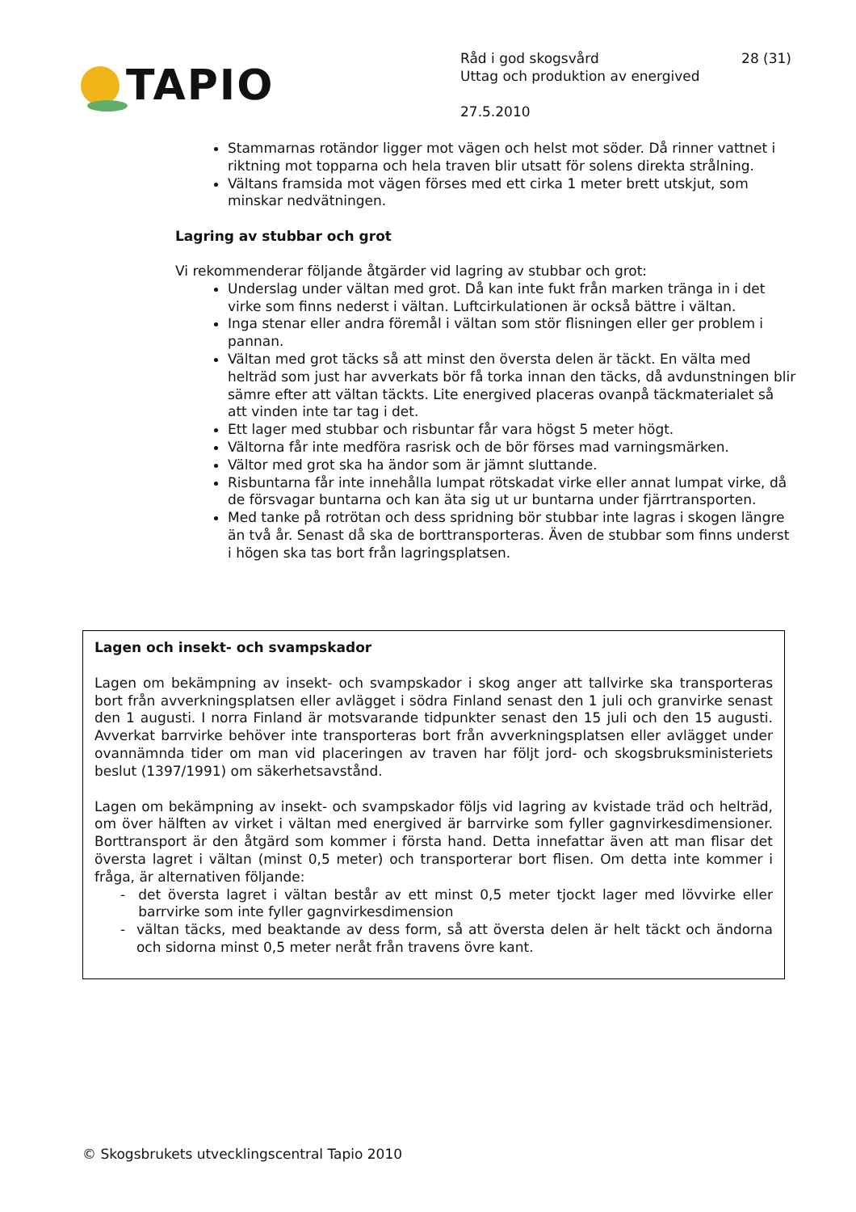TAPIO
Råd i god skogsvård 28 (31)
Uttag och produktion av energived
27.5.2010
Stammarnas rotändor ligger mot vägen och helst mot söder. Då rinner vattnet i riktning mot topparna och hela traven blir utsatt för solens direkta strålning.
Vältans framsida mot vägen förses med ett cirka 1 meter brett utskjut, som minskar nedvätningen.
Lagring av stubbar och grot
Vi rekommenderar följande åtgärder vid lagring av stubbar och grot:
Underslag under vältan med grot. Då kan inte fukt från marken tränga in i det virke som finns nederst i vältan. Luftcirkulationen är också bättre i vältan.
Inga stenar eller andra föremål i vältan som stör flisningen eller ger problem i pannan.
Vältan med grot täcks så att minst den översta delen är täckt. En välta med helträd som just har avverkats bör få torka innan den täcks, då avdunstningen blir sämre efter att vältan täckts. Lite energived placeras ovanpå täckmaterialet så att vinden inte tar tag i det.
Ett lager med stubbar och risbuntar får vara högst 5 meter högt.
Vältorna får inte medföra rasrisk och de bör förses mad varningsmärken.
Vältor med grot ska ha ändor som är jämnt sluttande.
Risbuntarna får inte innehålla lumpat rötskadat virke eller annat lumpat virke, då de försvagar buntarna och kan äta sig ut ur buntarna under fjärrtransporten.
Med tanke på rotrötan och dess spridning bör stubbar inte lagras i skogen längre än två år. Senast då ska de borttransporteras. Även de stubbar som finns underst i högen ska tas bort från lagringsplatsen.
Lagen och insekt- och svampskador
Lagen om bekämpning av insekt- och svampskador i skog anger att tallvirke ska transporteras bort från avverkningsplatsen eller avlägget i södra Finland senast den 1 juli och granvirke senast den 1 augusti. I norra Finland är motsvarande tidpunkter senast den 15 juli och den 15 augusti. Avverkat barrvirke behöver inte transporteras bort från avverkningsplatsen eller avlägget under ovannämnda tider om man vid placeringen av traven har följt jord- och skogsbruksministeriets beslut (1397/1991) om säkerhetsavstånd.
Lagen om bekämpning av insekt- och svampskador följs vid lagring av kvistade träd och helträd, om över hälften av virket i vältan med energived är barrvirke som fyller gagnvirkesdimensioner. Borttransport är den åtgärd som kommer i första hand. Detta innefattar även att man flisar det översta lagret i vältan (minst 0,5 meter) och transporterar bort flisen. Om detta inte kommer i fråga, är alternativen följande:
- det översta lagret i vältan består av ett minst 0,5 meter tjockt lager med lövvirke eller barrvirke som inte fyller gagnvirkesdimension
- vältan täcks, med beaktande av dess form, så att översta delen är helt täckt och ändorna och sidorna minst 0,5 meter neråt från travens övre kant.
© Skogsbrukets utvecklingscentral Tapio 2010